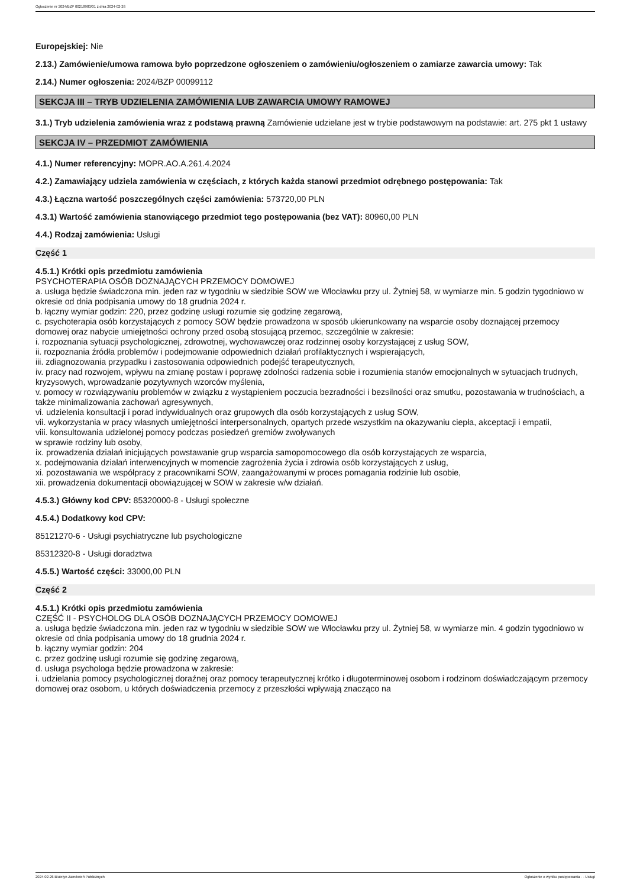Ogłoszenie nr 2024/BZP 00218983/01 z dnia 2024-02-26
Europejskiej: Nie
2.13.) Zamówienie/umowa ramowa było poprzedzone ogłoszeniem o zamówieniu/ogłoszeniem o zamiarze zawarcia umowy: Tak
2.14.) Numer ogłoszenia: 2024/BZP 00099112
SEKCJA III – TRYB UDZIELENIA ZAMÓWIENIA LUB ZAWARCIA UMOWY RAMOWEJ
3.1.) Tryb udzielenia zamówienia wraz z podstawą prawną Zamówienie udzielane jest w trybie podstawowym na podstawie: art. 275 pkt 1 ustawy
SEKCJA IV – PRZEDMIOT ZAMÓWIENIA
4.1.) Numer referencyjny: MOPR.AO.A.261.4.2024
4.2.) Zamawiający udziela zamówienia w częściach, z których każda stanowi przedmiot odrębnego postępowania: Tak
4.3.) Łączna wartość poszczególnych części zamówienia: 573720,00 PLN
4.3.1) Wartość zamówienia stanowiącego przedmiot tego postępowania (bez VAT): 80960,00 PLN
4.4.) Rodzaj zamówienia: Usługi
Część 1
4.5.1.) Krótki opis przedmiotu zamówienia
PSYCHOTERAPIA OSÓB DOZNAJĄCYCH PRZEMOCY DOMOWEJ
a. usługa będzie świadczona min. jeden raz w tygodniu w siedzibie SOW we Włocławku przy ul. Żytniej 58, w wymiarze min. 5 godzin tygodniowo w okresie od dnia podpisania umowy do 18 grudnia 2024 r.
b. łączny wymiar godzin: 220, przez godzinę usługi rozumie się godzinę zegarową,
c. psychoterapia osób korzystających z pomocy SOW będzie prowadzona w sposób ukierunkowany na wsparcie osoby doznającej przemocy domowej oraz nabycie umiejętności ochrony przed osobą stosującą przemoc, szczególnie w zakresie:
i. rozpoznania sytuacji psychologicznej, zdrowotnej, wychowawczej oraz rodzinnej osoby korzystającej z usług SOW,
ii. rozpoznania źródła problemów i podejmowanie odpowiednich działań profilaktycznych i wspierających,
iii. zdiagnozowania przypadku i zastosowania odpowiednich podejść terapeutycznych,
iv. pracy nad rozwojem, wpływu na zmianę postaw i poprawę zdolności radzenia sobie i rozumienia stanów emocjonalnych w sytuacjach trudnych, kryzysowych, wprowadzanie pozytywnych wzorców myślenia,
v. pomocy w rozwiązywaniu problemów w związku z wystąpieniem poczucia bezradności i bezsilności oraz smutku, pozostawania w trudnościach, a także minimalizowania zachowań agresywnych,
vi. udzielenia konsultacji i porad indywidualnych oraz grupowych dla osób korzystających z usług SOW,
vii. wykorzystania w pracy własnych umiejętności interpersonalnych, opartych przede wszystkim na okazywaniu ciepła, akceptacji i empatii,
viii. konsultowania udzielonej pomocy podczas posiedzeń gremiów zwoływanych
w sprawie rodziny lub osoby,
ix. prowadzenia działań inicjujących powstawanie grup wsparcia samopomocowego dla osób korzystających ze wsparcia,
x. podejmowania działań interwencyjnych w momencie zagrożenia życia i zdrowia osób korzystających z usług,
xi. pozostawania we współpracy z pracownikami SOW, zaangażowanymi w proces pomagania rodzinie lub osobie,
xii. prowadzenia dokumentacji obowiązującej w SOW w zakresie w/w działań.
4.5.3.) Główny kod CPV: 85320000-8 - Usługi społeczne
4.5.4.) Dodatkowy kod CPV:
85121270-6 - Usługi psychiatryczne lub psychologiczne
85312320-8 - Usługi doradztwa
4.5.5.) Wartość części: 33000,00 PLN
Część 2
4.5.1.) Krótki opis przedmiotu zamówienia
CZĘŚĆ II - PSYCHOLOG DLA OSÓB DOZNAJĄCYCH PRZEMOCY DOMOWEJ
a. usługa będzie świadczona min. jeden raz w tygodniu w siedzibie SOW we Włocławku przy ul. Żytniej 58, w wymiarze min. 4 godzin tygodniowo w okresie od dnia podpisania umowy do 18 grudnia 2024 r.
b. łączny wymiar godzin: 204
c. przez godzinę usługi rozumie się godzinę zegarową,
d. usługa psychologa będzie prowadzona w zakresie:
i. udzielania pomocy psychologicznej doraźnej oraz pomocy terapeutycznej krótko i długoterminowej osobom i rodzinom doświadczającym przemocy domowej oraz osobom, u których doświadczenia przemocy z przeszłości wpływają znacząco na
2024-02-26 Biuletyn Zamówień Publicznych Ogłoszenie o wyniku postępowania - - Usługi